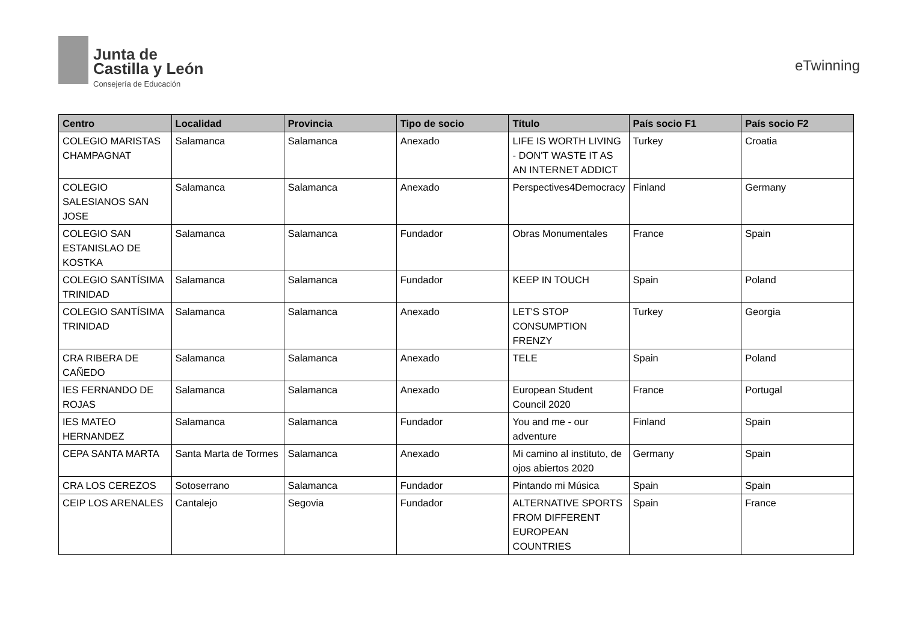Junta de
Castilla y León
Consejería de Educación
eTwinning
| Centro | Localidad | Provincia | Tipo de socio | Título | País socio F1 | País socio F2 |
| --- | --- | --- | --- | --- | --- | --- |
| COLEGIO MARISTAS CHAMPAGNAT | Salamanca | Salamanca | Anexado | LIFE IS WORTH LIVING - DON'T WASTE IT AS AN INTERNET ADDICT | Turkey | Croatia |
| COLEGIO SALESIANOS SAN JOSE | Salamanca | Salamanca | Anexado | Perspectives4Democracy | Finland | Germany |
| COLEGIO SAN ESTANISLAO DE KOSTKA | Salamanca | Salamanca | Fundador | Obras Monumentales | France | Spain |
| COLEGIO SANTÍSIMA TRINIDAD | Salamanca | Salamanca | Fundador | KEEP IN TOUCH | Spain | Poland |
| COLEGIO SANTÍSIMA TRINIDAD | Salamanca | Salamanca | Anexado | LET'S STOP CONSUMPTION FRENZY | Turkey | Georgia |
| CRA RIBERA DE CAÑEDO | Salamanca | Salamanca | Anexado | TELE | Spain | Poland |
| IES FERNANDO DE ROJAS | Salamanca | Salamanca | Anexado | European Student Council 2020 | France | Portugal |
| IES MATEO HERNANDEZ | Salamanca | Salamanca | Fundador | You and me - our adventure | Finland | Spain |
| CEPA SANTA MARTA | Santa Marta de Tormes | Salamanca | Anexado | Mi camino al instituto, de ojos abiertos 2020 | Germany | Spain |
| CRA LOS CEREZOS | Sotoserrano | Salamanca | Fundador | Pintando mi Música | Spain | Spain |
| CEIP LOS ARENALES | Cantalejo | Segovia | Fundador | ALTERNATIVE SPORTS FROM DIFFERENT EUROPEAN COUNTRIES | Spain | France |